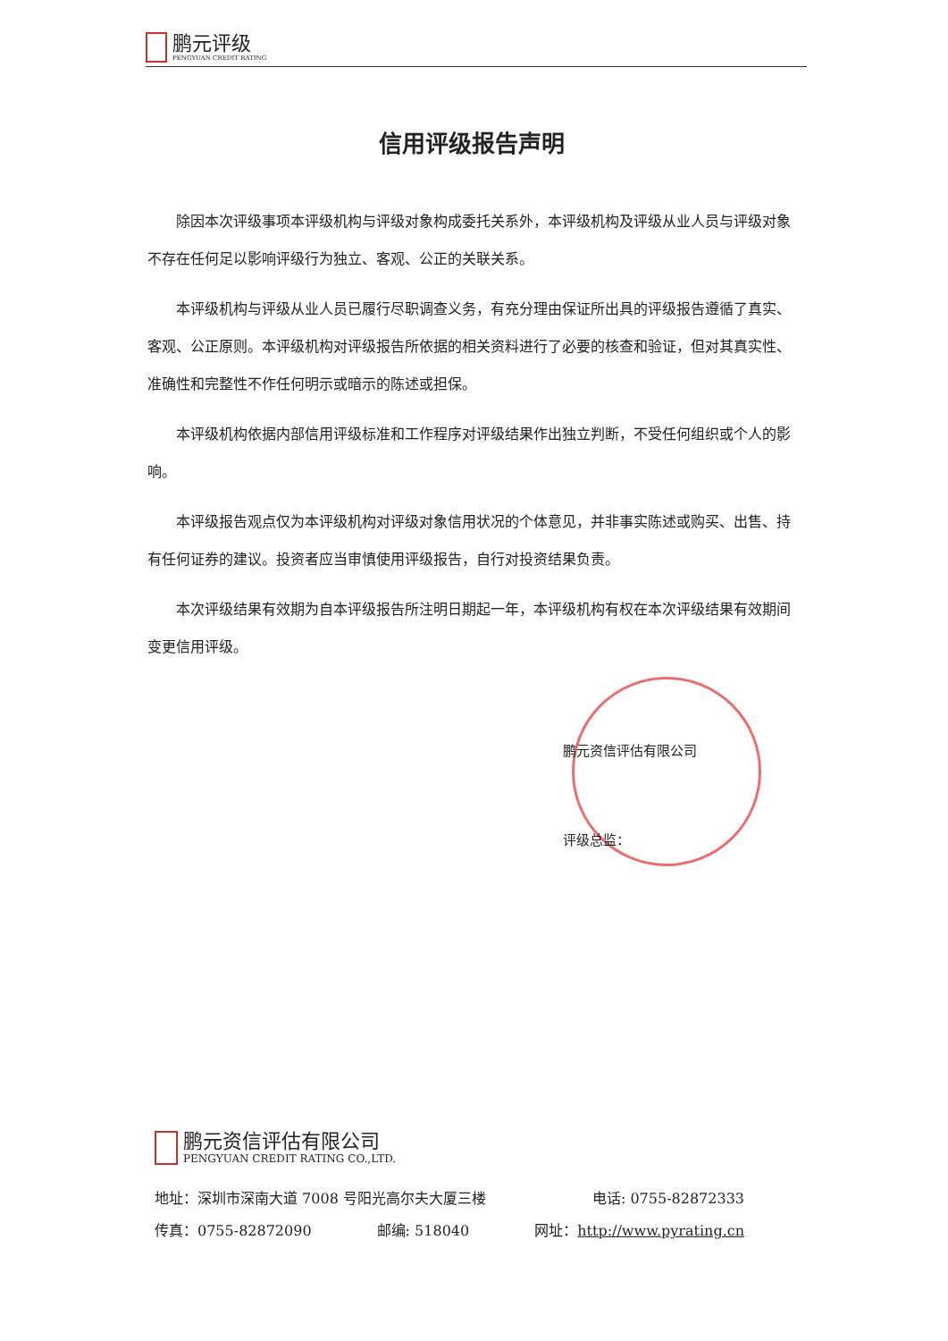鹏元评级
PENGYUAN CREDIT RATING
信用评级报告声明
除因本次评级事项本评级机构与评级对象构成委托关系外，本评级机构及评级从业人员与评级对象不存在任何足以影响评级行为独立、客观、公正的关联关系。
本评级机构与评级从业人员已履行尽职调查义务，有充分理由保证所出具的评级报告遵循了真实、客观、公正原则。本评级机构对评级报告所依据的相关资料进行了必要的核查和验证，但对其真实性、准确性和完整性不作任何明示或暗示的陈述或担保。
本评级机构依据内部信用评级标准和工作程序对评级结果作出独立判断，不受任何组织或个人的影响。
本评级报告观点仅为本评级机构对评级对象信用状况的个体意见，并非事实陈述或购买、出售、持有任何证券的建议。投资者应当审慎使用评级报告，自行对投资结果负责。
本次评级结果有效期为自本评级报告所注明日期起一年，本评级机构有权在本次评级结果有效期间变更信用评级。
鹏元资信评估有限公司
评级总监：
鹏元资信评估有限公司
PENGYUAN CREDIT RATING CO.,LTD.
地址：深圳市深南大道 7008 号阳光高尔夫大厦三楼 电话: 0755-82872333
传真：0755-82872090 邮编: 518040 网址：http://www.pyrating.cn